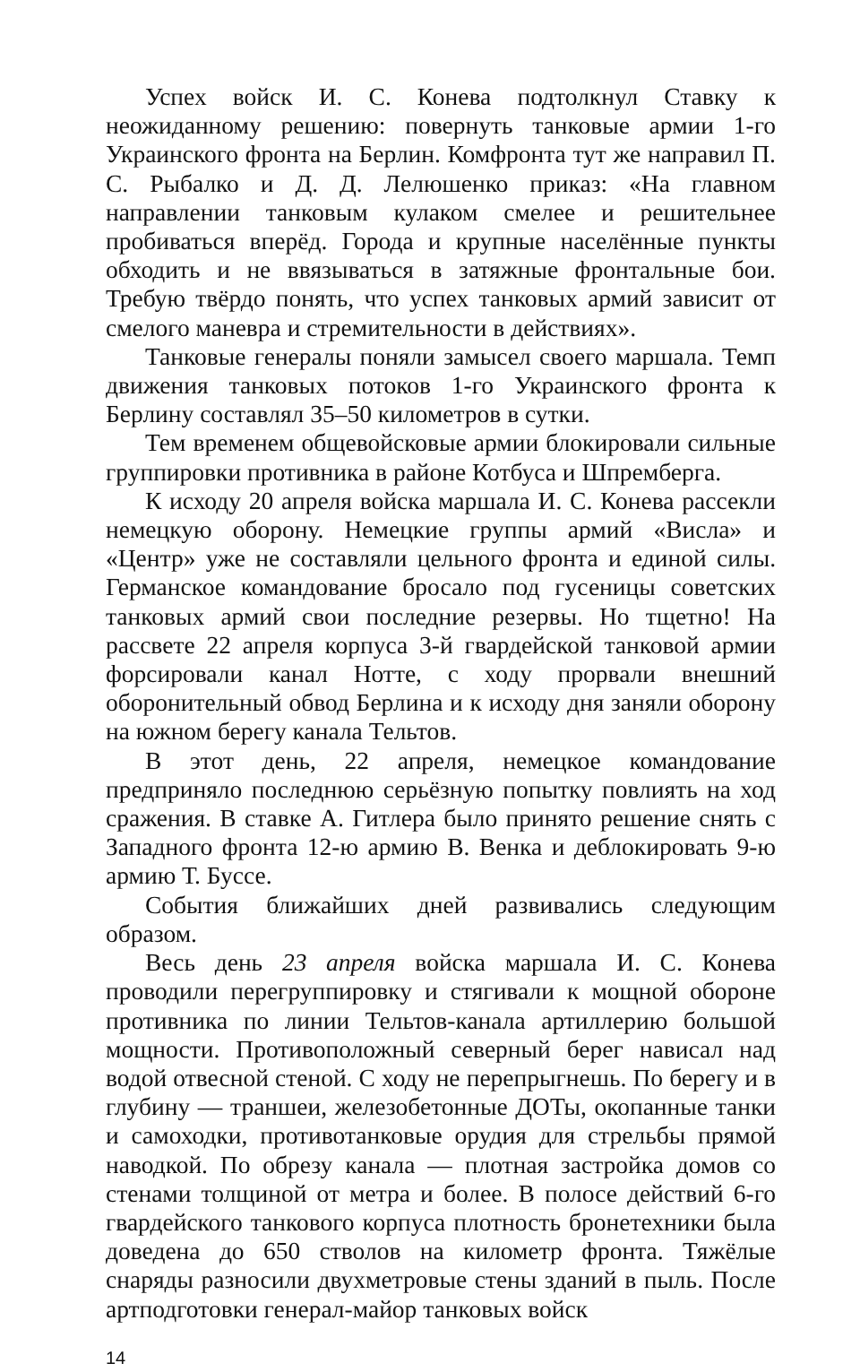Успех войск И. С. Конева подтолкнул Ставку к неожиданному решению: повернуть танковые армии 1-го Украинского фронта на Берлин. Комфронта тут же направил П. С. Рыбалко и Д. Д. Лелюшенко приказ: «На главном направлении танковым кулаком смелее и решительнее пробиваться вперёд. Города и крупные населённые пункты обходить и не ввязываться в затяжные фронтальные бои. Требую твёрдо понять, что успех танковых армий зависит от смелого маневра и стремительности в действиях».
Танковые генералы поняли замысел своего маршала. Темп движения танковых потоков 1-го Украинского фронта к Берлину составлял 35–50 километров в сутки.
Тем временем общевойсковые армии блокировали сильные группировки противника в районе Котбуса и Шпремберга.
К исходу 20 апреля войска маршала И. С. Конева рассекли немецкую оборону. Немецкие группы армий «Висла» и «Центр» уже не составляли цельного фронта и единой силы. Германское командование бросало под гусеницы советских танковых армий свои последние резервы. Но тщетно! На рассвете 22 апреля корпуса 3-й гвардейской танковой армии форсировали канал Нотте, с ходу прорвали внешний оборонительный обвод Берлина и к исходу дня заняли оборону на южном берегу канала Тельтов.
В этот день, 22 апреля, немецкое командование предприняло последнюю серьёзную попытку повлиять на ход сражения. В ставке А. Гитлера было принято решение снять с Западного фронта 12-ю армию В. Венка и деблокировать 9-ю армию Т. Буссе.
События ближайших дней развивались следующим образом.
Весь день 23 апреля войска маршала И. С. Конева проводили перегруппировку и стягивали к мощной обороне противника по линии Тельтов-канала артиллерию большой мощности. Противоположный северный берег нависал над водой отвесной стеной. С ходу не перепрыгнешь. По берегу и в глубину — траншеи, железобетонные ДОТы, окопанные танки и самоходки, противотанковые орудия для стрельбы прямой наводкой. По обрезу канала — плотная застройка домов со стенами толщиной от метра и более. В полосе действий 6-го гвардейского танкового корпуса плотность бронетехники была доведена до 650 стволов на километр фронта. Тяжёлые снаряды разносили двухметровые стены зданий в пыль. После артподготовки генерал-майор танковых войск
14